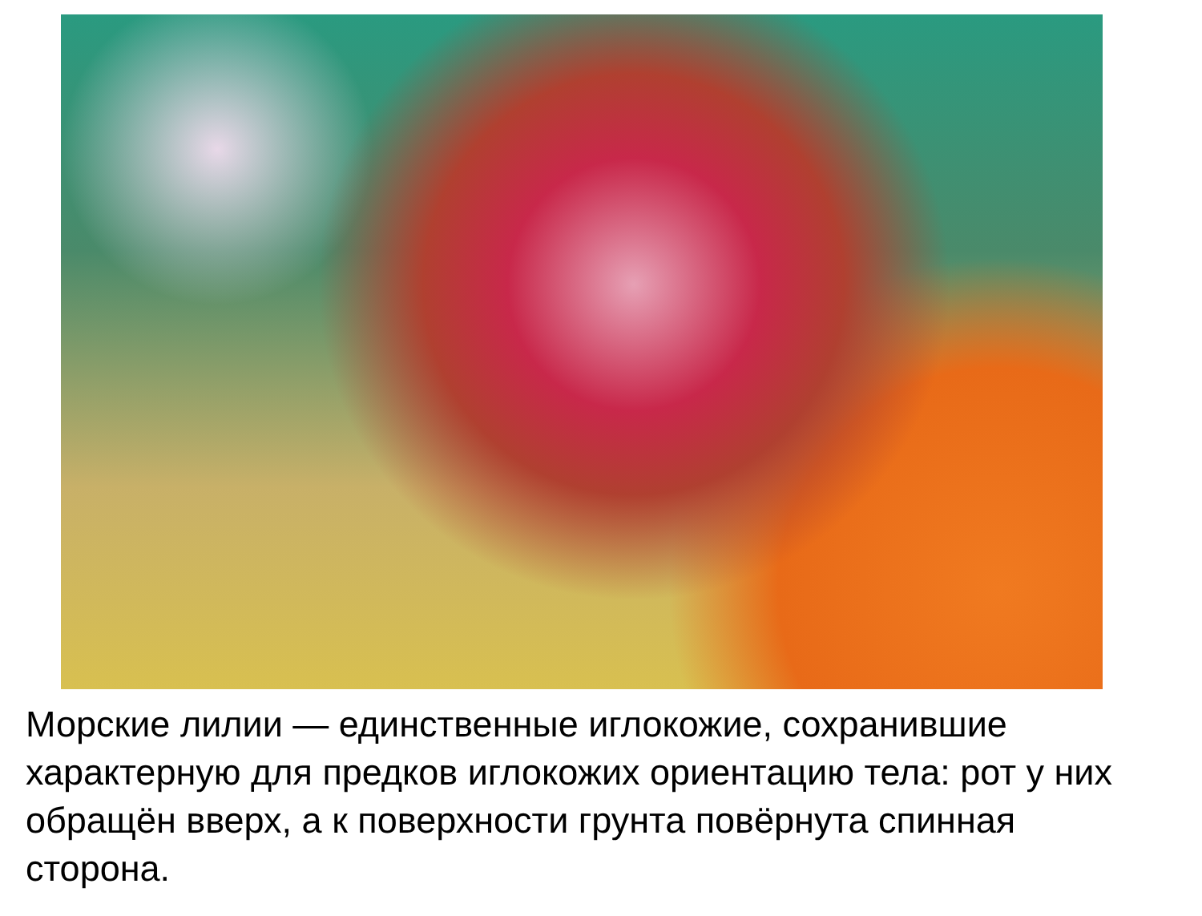Морские лилии — единственные иглокожие, сохранившие характерную для предков иглокожих ориентацию тела: рот у них обращён вверх, а к поверхности грунта повёрнута спинная сторона.